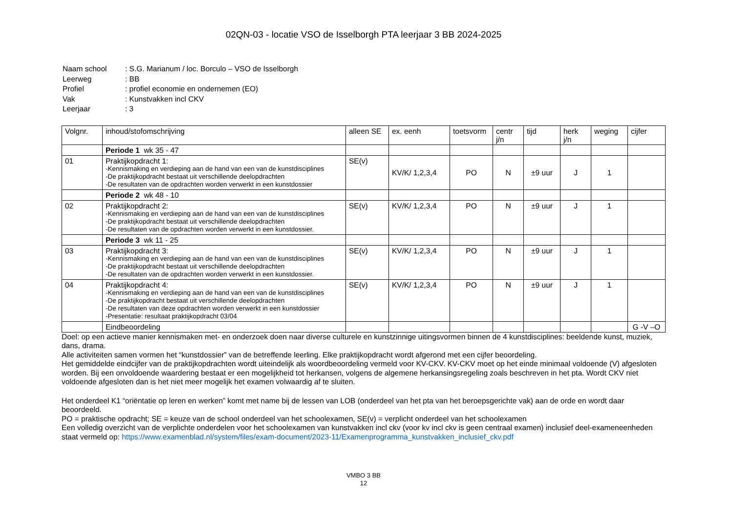02QN-03 - locatie VSO de Isselborgh PTA leerjaar 3 BB 2024-2025
| Naam school | : S.G. Marianum / loc. Borculo – VSO de Isselborgh |
| Leerweg | : BB |
| Profiel | : profiel economie en ondernemen (EO) |
| Vak | : Kunstvakken incl CKV |
| Leerjaar | : 3 |
| Volgnr. | inhoud/stofomschrijving | alleen SE | ex. eenh | toetsvorm | centr j/n | tijd | herk j/n | weging | cijfer |
| --- | --- | --- | --- | --- | --- | --- | --- | --- | --- |
| | Periode 1 wk 35 - 47 | | | | | | | | |
| 01 | Praktijkopdracht 1: -Kennismaking en verdieping aan de hand van een van de kunstdisciplines -De praktijkopdracht bestaat uit verschillende deelopdrachten -De resultaten van de opdrachten worden verwerkt in een kunstdossier | SE(v) | KV/K/ 1,2,3,4 | PO | N | ±9 uur | J | 1 | |
| | Periode 2 wk 48 - 10 | | | | | | | | |
| 02 | Praktijkopdracht 2: -Kennismaking en verdieping aan de hand van een van de kunstdisciplines -De praktijkopdracht bestaat uit verschillende deelopdrachten -De resultaten van de opdrachten worden verwerkt in een kunstdossier. | SE(v) | KV/K/ 1,2,3,4 | PO | N | ±9 uur | J | 1 | |
| | Periode 3 wk 11 - 25 | | | | | | | | |
| 03 | Praktijkopdracht 3: -Kennismaking en verdieping aan de hand van een van de kunstdisciplines -De praktijkopdracht bestaat uit verschillende deelopdrachten -De resultaten van de opdrachten worden verwerkt in een kunstdossier. | SE(v) | KV/K/ 1,2,3,4 | PO | N | ±9 uur | J | 1 | |
| 04 | Praktijkopdracht 4: -Kennismaking en verdieping aan de hand van een van de kunstdisciplines -De praktijkopdracht bestaat uit verschillende deelopdrachten -De resultaten van deze opdrachten worden verwerkt in een kunstdossier -Presentatie: resultaat praktijkopdracht 03/04 | SE(v) | KV/K/ 1,2,3,4 | PO | N | ±9 uur | J | 1 | |
| | Eindbeoordeling | | | | | | | | G -V –O |
Doel: op een actieve manier kennismaken met- en onderzoek doen naar diverse culturele en kunstzinnige uitingsvormen binnen de 4 kunstdisciplines: beeldende kunst, muziek, dans, drama.
Alle activiteiten samen vormen het “kunstdossier” van de betreffende leerling. Elke praktijkopdracht wordt afgerond met een cijfer beoordeling.
Het gemiddelde eindcijfer van de praktijkopdrachten wordt uiteindelijk als woordbeoordeling vermeld voor KV-CKV. KV-CKV moet op het einde minimaal voldoende (V) afgesloten worden. Bij een onvoldoende waardering bestaat er een mogelijkheid tot herkansen, volgens de algemene herkansingsregeling zoals beschreven in het pta. Wordt CKV niet voldoende afgesloten dan is het niet meer mogelijk het examen volwaardig af te sluiten.
Het onderdeel K1 “oriëntatie op leren en werken” komt met name bij de lessen van LOB (onderdeel van het pta van het beroepsgerichte vak) aan de orde en wordt daar beoordeeld.
PO = praktische opdracht; SE = keuze van de school onderdeel van het schoolexamen, SE(v) = verplicht onderdeel van het schoolexamen
Een volledig overzicht van de verplichte onderdelen voor het schoolexamen van kunstvakken incl ckv (voor kv incl ckv is geen centraal examen) inclusief deel-exameneenheden staat vermeld op: https://www.examenblad.nl/system/files/exam-document/2023-11/Examenprogramma_kunstvakken_inclusief_ckv.pdf
VMBO 3 BB
12